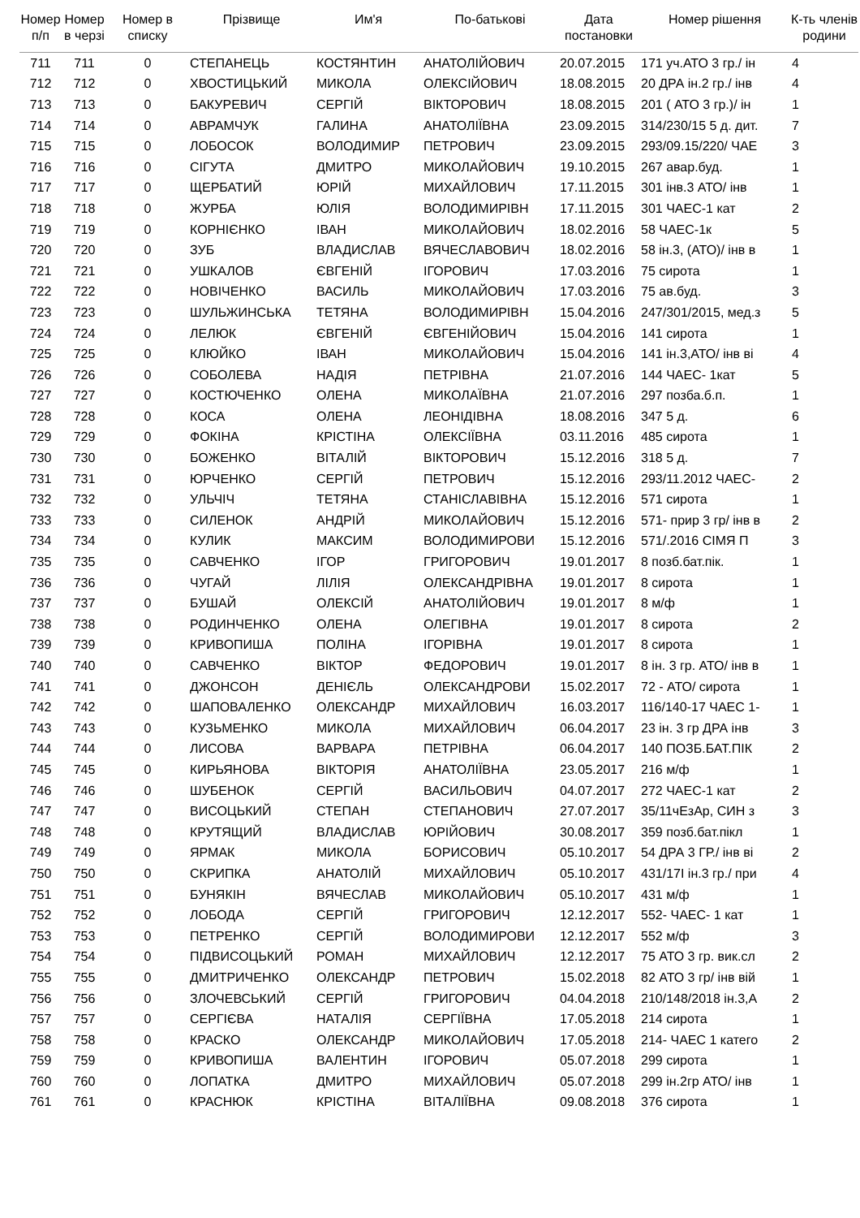| Номер п/п | Номер в черзі | Номер в списку | Прізвище | Им'я | По-батькові | Дата постановки | Номер рішення | К-ть членів родини |
| --- | --- | --- | --- | --- | --- | --- | --- | --- |
| 711 | 711 | 0 | СТЕПАНЕЦЬ | КОСТЯНТИН | АНАТОЛІЙОВИЧ | 20.07.2015 | 171 уч.АТО 3 гр./ ін | 4 |
| 712 | 712 | 0 | ХВОСТИЦЬКИЙ | МИКОЛА | ОЛЕКСІЙОВИЧ | 18.08.2015 | 20 ДРА ін.2 гр./ інв | 4 |
| 713 | 713 | 0 | БАКУРЕВИЧ | СЕРГІЙ | ВІКТОРОВИЧ | 18.08.2015 | 201 ( АТО 3 гр.)/ ін | 1 |
| 714 | 714 | 0 | АВРАМЧУК | ГАЛИНА | АНАТОЛІЇВНА | 23.09.2015 | 314/230/15 5 д. дит. | 7 |
| 715 | 715 | 0 | ЛОБОСОК | ВОЛОДИМИР | ПЕТРОВИЧ | 23.09.2015 | 293/09.15/220/ ЧАЕ | 3 |
| 716 | 716 | 0 | СІГУТА | ДМИТРО | МИКОЛАЙОВИЧ | 19.10.2015 | 267 авар.буд. | 1 |
| 717 | 717 | 0 | ЩЕРБАТИЙ | ЮРІЙ | МИХАЙЛОВИЧ | 17.11.2015 | 301 інв.3 АТО/ інв | 1 |
| 718 | 718 | 0 | ЖУРБА | ЮЛІЯ | ВОЛОДИМИРІВН | 17.11.2015 | 301 ЧАЕС-1 кат | 2 |
| 719 | 719 | 0 | КОРНІЄНКО | ІВАН | МИКОЛАЙОВИЧ | 18.02.2016 | 58 ЧАЕС-1к | 5 |
| 720 | 720 | 0 | ЗУБ | ВЛАДИСЛАВ | ВЯЧЕСЛАВОВИЧ | 18.02.2016 | 58 ін.3, (АТО)/ інв в | 1 |
| 721 | 721 | 0 | УШКАЛОВ | ЄВГЕНІЙ | ІГОРОВИЧ | 17.03.2016 | 75 сирота | 1 |
| 722 | 722 | 0 | НОВІЧЕНКО | ВАСИЛЬ | МИКОЛАЙОВИЧ | 17.03.2016 | 75 ав.буд. | 3 |
| 723 | 723 | 0 | ШУЛЬЖИНСЬКА | ТЕТЯНА | ВОЛОДИМИРІВН | 15.04.2016 | 247/301/2015, мед.з | 5 |
| 724 | 724 | 0 | ЛЕЛЮК | ЄВГЕНІЙ | ЄВГЕНІЙОВИЧ | 15.04.2016 | 141 сирота | 1 |
| 725 | 725 | 0 | КЛЮЙКО | ІВАН | МИКОЛАЙОВИЧ | 15.04.2016 | 141 ін.3,АТО/ інв ві | 4 |
| 726 | 726 | 0 | СОБОЛЕВА | НАДІЯ | ПЕТРІВНА | 21.07.2016 | 144 ЧАЕС- 1кат | 5 |
| 727 | 727 | 0 | КОСТЮЧЕНКО | ОЛЕНА | МИКОЛАЇВНА | 21.07.2016 | 297 позба.б.п. | 1 |
| 728 | 728 | 0 | КОСА | ОЛЕНА | ЛЕОНІДІВНА | 18.08.2016 | 347 5 д. | 6 |
| 729 | 729 | 0 | ФОКІНА | КРІСТІНА | ОЛЕКСІЇВНА | 03.11.2016 | 485 сирота | 1 |
| 730 | 730 | 0 | БОЖЕНКО | ВІТАЛІЙ | ВІКТОРОВИЧ | 15.12.2016 | 318 5 д. | 7 |
| 731 | 731 | 0 | ЮРЧЕНКО | СЕРГІЙ | ПЕТРОВИЧ | 15.12.2016 | 293/11.2012 ЧАЕС- | 2 |
| 732 | 732 | 0 | УЛЬЧІЧ | ТЕТЯНА | СТАНІСЛАВІВНА | 15.12.2016 | 571 сирота | 1 |
| 733 | 733 | 0 | СИЛЕНОК | АНДРІЙ | МИКОЛАЙОВИЧ | 15.12.2016 | 571- прир 3 гр/ інв в | 2 |
| 734 | 734 | 0 | КУЛИК | МАКСИМ | ВОЛОДИМИРОВИ | 15.12.2016 | 571/.2016 СІМЯ П | 3 |
| 735 | 735 | 0 | САВЧЕНКО | ІГОР | ГРИГОРОВИЧ | 19.01.2017 | 8 позб.бат.пік. | 1 |
| 736 | 736 | 0 | ЧУГАЙ | ЛІЛІЯ | ОЛЕКСАНДРІВНА | 19.01.2017 | 8 сирота | 1 |
| 737 | 737 | 0 | БУШАЙ | ОЛЕКСІЙ | АНАТОЛІЙОВИЧ | 19.01.2017 | 8 м/ф | 1 |
| 738 | 738 | 0 | РОДИНЧЕНКО | ОЛЕНА | ОЛЕГІВНА | 19.01.2017 | 8 сирота | 2 |
| 739 | 739 | 0 | КРИВОПИША | ПОЛІНА | ІГОРІВНА | 19.01.2017 | 8 сирота | 1 |
| 740 | 740 | 0 | САВЧЕНКО | ВІКТОР | ФЕДОРОВИЧ | 19.01.2017 | 8 ін. 3 гр. АТО/ інв в | 1 |
| 741 | 741 | 0 | ДЖОНСОН | ДЕНІЄЛЬ | ОЛЕКСАНДРОВИ | 15.02.2017 | 72 - АТО/ сирота | 1 |
| 742 | 742 | 0 | ШАПОВАЛЕНКО | ОЛЕКСАНДР | МИХАЙЛОВИЧ | 16.03.2017 | 116/140-17 ЧАЕС 1- | 1 |
| 743 | 743 | 0 | КУЗЬМЕНКО | МИКОЛА | МИХАЙЛОВИЧ | 06.04.2017 | 23 ін. 3 гр ДРА інв | 3 |
| 744 | 744 | 0 | ЛИСОВА | ВАРВАРА | ПЕТРІВНА | 06.04.2017 | 140 ПОЗБ.БАТ.ПІК | 2 |
| 745 | 745 | 0 | КИРЬЯНОВА | ВІКТОРІЯ | АНАТОЛІЇВНА | 23.05.2017 | 216 м/ф | 1 |
| 746 | 746 | 0 | ШУБЕНОК | СЕРГІЙ | ВАСИЛЬОВИЧ | 04.07.2017 | 272 ЧАЕС-1 кат | 2 |
| 747 | 747 | 0 | ВИСОЦЬКИЙ | СТЕПАН | СТЕПАНОВИЧ | 27.07.2017 | 35/11чЕзАр, СИН з | 3 |
| 748 | 748 | 0 | КРУТЯЩИЙ | ВЛАДИСЛАВ | ЮРІЙОВИЧ | 30.08.2017 | 359 позб.бат.пікл | 1 |
| 749 | 749 | 0 | ЯРМАК | МИКОЛА | БОРИСОВИЧ | 05.10.2017 | 54 ДРА 3 ГР./ інв ві | 2 |
| 750 | 750 | 0 | СКРИПКА | АНАТОЛІЙ | МИХАЙЛОВИЧ | 05.10.2017 | 431/17І ін.3 гр./ при | 4 |
| 751 | 751 | 0 | БУНЯКІН | ВЯЧЕСЛАВ | МИКОЛАЙОВИЧ | 05.10.2017 | 431 м/ф | 1 |
| 752 | 752 | 0 | ЛОБОДА | СЕРГІЙ | ГРИГОРОВИЧ | 12.12.2017 | 552- ЧАЕС- 1 кат | 1 |
| 753 | 753 | 0 | ПЕТРЕНКО | СЕРГІЙ | ВОЛОДИМИРОВИ | 12.12.2017 | 552 м/ф | 3 |
| 754 | 754 | 0 | ПІДВИСОЦЬКИЙ | РОМАН | МИХАЙЛОВИЧ | 12.12.2017 | 75 АТО 3 гр. вик.сл | 2 |
| 755 | 755 | 0 | ДМИТРИЧЕНКО | ОЛЕКСАНДР | ПЕТРОВИЧ | 15.02.2018 | 82 АТО 3 гр/ інв вій | 1 |
| 756 | 756 | 0 | ЗЛОЧЕВСЬКИЙ | СЕРГІЙ | ГРИГОРОВИЧ | 04.04.2018 | 210/148/2018 ін.3,А | 2 |
| 757 | 757 | 0 | СЕРГІЄВА | НАТАЛІЯ | СЕРГІЇВНА | 17.05.2018 | 214 сирота | 1 |
| 758 | 758 | 0 | КРАСКО | ОЛЕКСАНДР | МИКОЛАЙОВИЧ | 17.05.2018 | 214- ЧАЕС 1 катего | 2 |
| 759 | 759 | 0 | КРИВОПИША | ВАЛЕНТИН | ІГОРОВИЧ | 05.07.2018 | 299 сирота | 1 |
| 760 | 760 | 0 | ЛОПАТКА | ДМИТРО | МИХАЙЛОВИЧ | 05.07.2018 | 299 ін.2гр АТО/ інв | 1 |
| 761 | 761 | 0 | КРАСНЮК | КРІСТІНА | ВІТАЛІЇВНА | 09.08.2018 | 376 сирота | 1 |